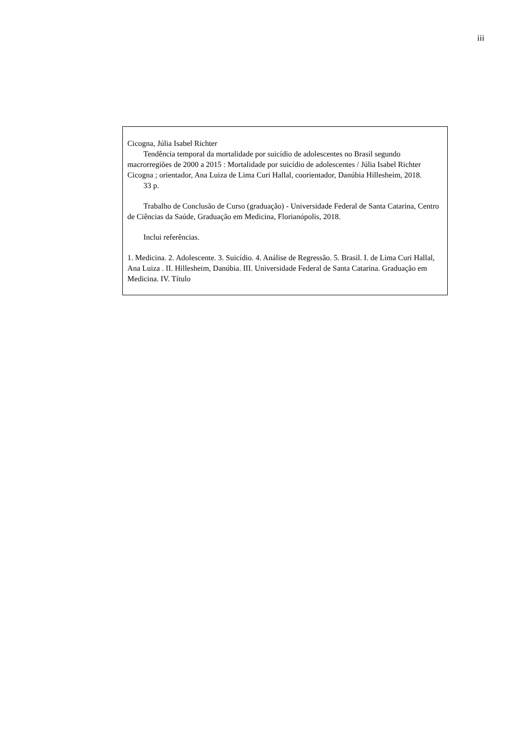iii
Cicogna, Júlia Isabel Richter
Tendência temporal da mortalidade por suicídio de adolescentes no Brasil segundo macrorregiões de 2000 a 2015 : Mortalidade por suicídio de adolescentes / Júlia Isabel Richter Cicogna ; orientador, Ana Luiza de Lima Curi Hallal, coorientador, Danúbia Hillesheim, 2018.
33 p.
Trabalho de Conclusão de Curso (graduação) - Universidade Federal de Santa Catarina, Centro de Ciências da Saúde, Graduação em Medicina, Florianópolis, 2018.
Inclui referências.
1. Medicina. 2. Adolescente. 3. Suicídio. 4. Análise de Regressão. 5. Brasil. I. de Lima Curi Hallal, Ana Luiza . II. Hillesheim, Danúbia. III. Universidade Federal de Santa Catarina. Graduação em Medicina. IV. Título